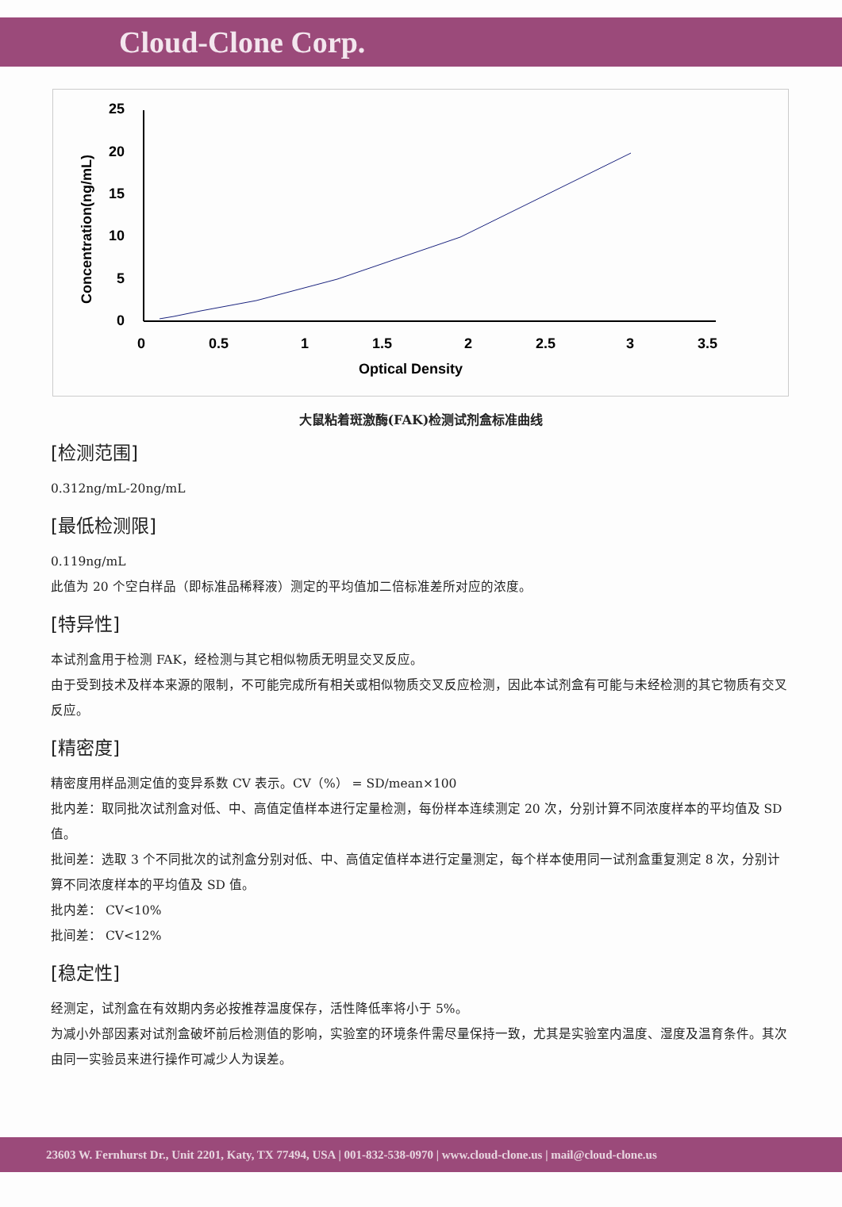Cloud-Clone Corp.
25
20
15
10
5
0
0
0.5
1
1.5
2
2.5
3
3.5
Optical Density
Concentration(ng/mL)
大鼠粘着斑激酶(FAK)检测试剂盒标准曲线
[检测范围]
0.312ng/mL-20ng/mL
[最低检测限]
0.119ng/mL
此值为 20 个空白样品（即标准品稀释液）测定的平均值加二倍标准差所对应的浓度。
[特异性]
本试剂盒用于检测 FAK，经检测与其它相似物质无明显交叉反应。
由于受到技术及样本来源的限制，不可能完成所有相关或相似物质交叉反应检测，因此本试剂盒有可能与未经检测的其它物质有交叉反应。
[精密度]
精密度用样品测定值的变异系数 CV 表示。CV（%） = SD/mean×100
批内差：取同批次试剂盒对低、中、高值定值样本进行定量检测，每份样本连续测定 20 次，分别计算不同浓度样本的平均值及 SD 值。
批间差：选取 3 个不同批次的试剂盒分别对低、中、高值定值样本进行定量测定，每个样本使用同一试剂盒重复测定 8 次，分别计算不同浓度样本的平均值及 SD 值。
批内差： CV<10%
批间差： CV<12%
[稳定性]
经测定，试剂盒在有效期内务必按推荐温度保存，活性降低率将小于 5%。
为减小外部因素对试剂盒破坏前后检测值的影响，实验室的环境条件需尽量保持一致，尤其是实验室内温度、湿度及温育条件。其次由同一实验员来进行操作可减少人为误差。
23603 W. Fernhurst Dr., Unit 2201, Katy, TX 77494, USA | 001-832-538-0970 | www.cloud-clone.us | mail@cloud-clone.us